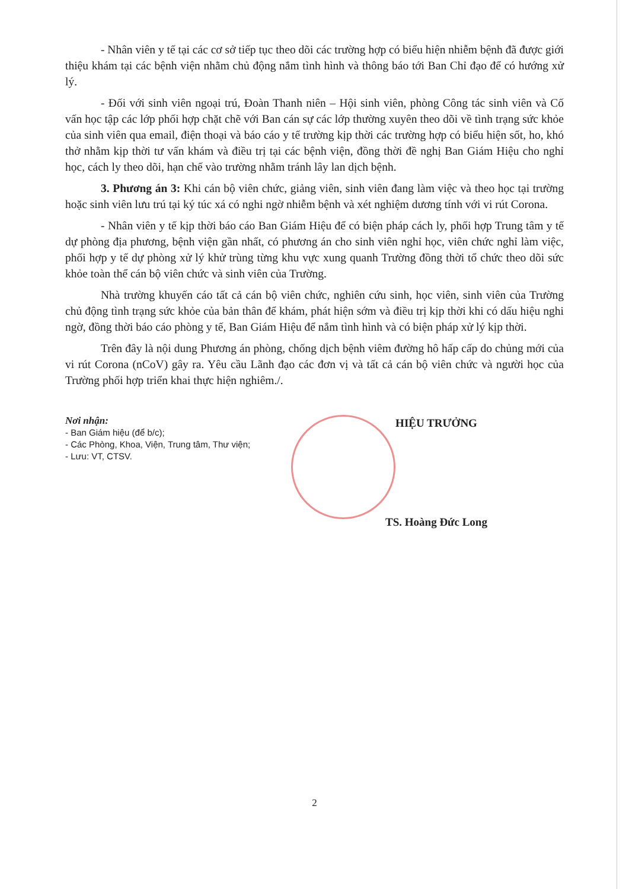- Nhân viên y tế tại các cơ sở tiếp tục theo dõi các trường hợp có biểu hiện nhiễm bệnh đã được giới thiệu khám tại các bệnh viện nhằm chủ động nắm tình hình và thông báo tới Ban Chỉ đạo để có hướng xử lý.
- Đối với sinh viên ngoại trú, Đoàn Thanh niên – Hội sinh viên, phòng Công tác sinh viên và Cố vấn học tập các lớp phối hợp chặt chẽ với Ban cán sự các lớp thường xuyên theo dõi về tình trạng sức khỏe của sinh viên qua email, điện thoại và báo cáo y tế trường kịp thời các trường hợp có biểu hiện sốt, ho, khó thở nhằm kịp thời tư vấn khám và điều trị tại các bệnh viện, đồng thời đề nghị Ban Giám Hiệu cho nghỉ học, cách ly theo dõi, hạn chế vào trường nhằm tránh lây lan dịch bệnh.
3. Phương án 3: Khi cán bộ viên chức, giảng viên, sinh viên đang làm việc và theo học tại trường hoặc sinh viên lưu trú tại ký túc xá có nghi ngờ nhiễm bệnh và xét nghiệm dương tính với vi rút Corona.
- Nhân viên y tế kịp thời báo cáo Ban Giám Hiệu để có biện pháp cách ly, phối hợp Trung tâm y tế dự phòng địa phương, bệnh viện gần nhất, có phương án cho sinh viên nghỉ học, viên chức nghỉ làm việc, phối hợp y tế dự phòng xử lý khử trùng từng khu vực xung quanh Trường đồng thời tổ chức theo dõi sức khỏe toàn thể cán bộ viên chức và sinh viên của Trường.
Nhà trường khuyến cáo tất cả cán bộ viên chức, nghiên cứu sinh, học viên, sinh viên của Trường chủ động tình trạng sức khỏe của bản thân để khám, phát hiện sớm và điều trị kịp thời khi có dấu hiệu nghi ngờ, đồng thời báo cáo phòng y tế, Ban Giám Hiệu để nắm tình hình và có biện pháp xử lý kịp thời.
Trên đây là nội dung Phương án phòng, chống dịch bệnh viêm đường hô hấp cấp do chủng mới của vi rút Corona (nCoV) gây ra. Yêu cầu Lãnh đạo các đơn vị và tất cả cán bộ viên chức và người học của Trường phối hợp triển khai thực hiện nghiêm./.
Nơi nhận:
- Ban Giám hiệu (để b/c);
- Các Phòng, Khoa, Viện, Trung tâm, Thư viện;
- Lưu: VT, CTSV.
HIỆU TRƯỞNG
TS. Hoàng Đức Long
2